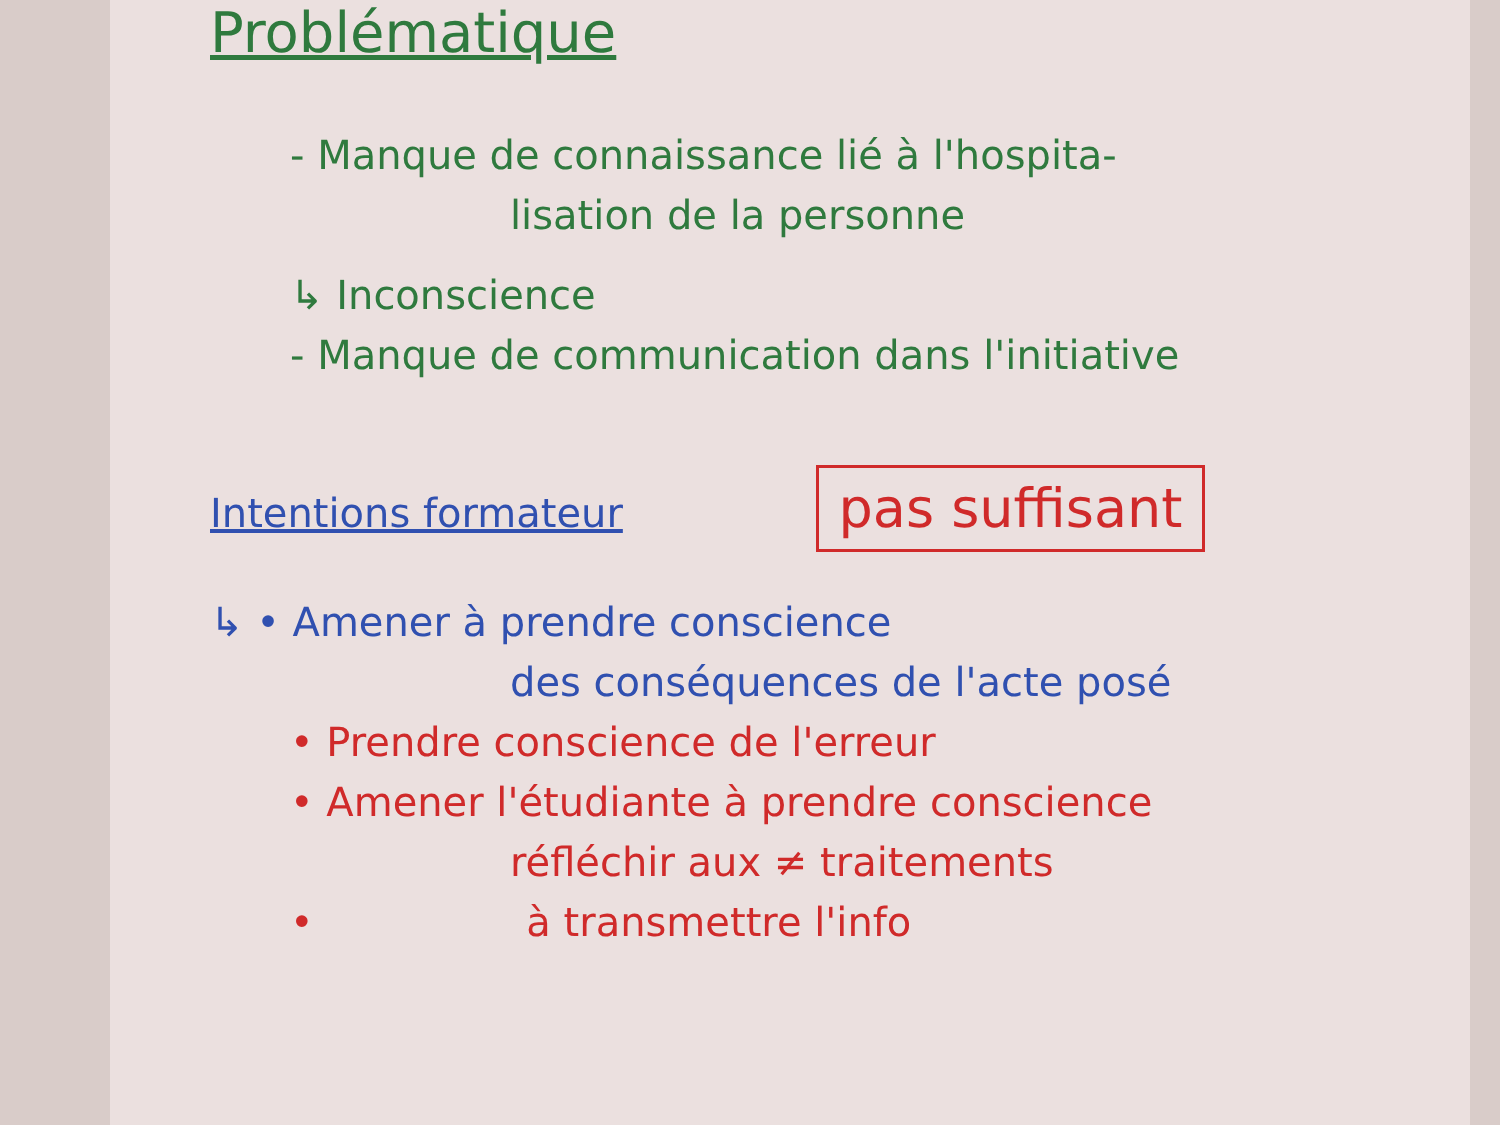Problématique
- Manque de connaissance lié à l'hospita-
lisation de la personne
↳ Inconscience
- Manque de communication dans l'initiative
Intentions formateur pas suffisant
↳ • Amener à prendre conscience
des conséquences de l'acte posé
• Prendre conscience de l'erreur
• Amener l'étudiante à prendre conscience
réfléchir aux ≠ traitements
• à transmettre l'info